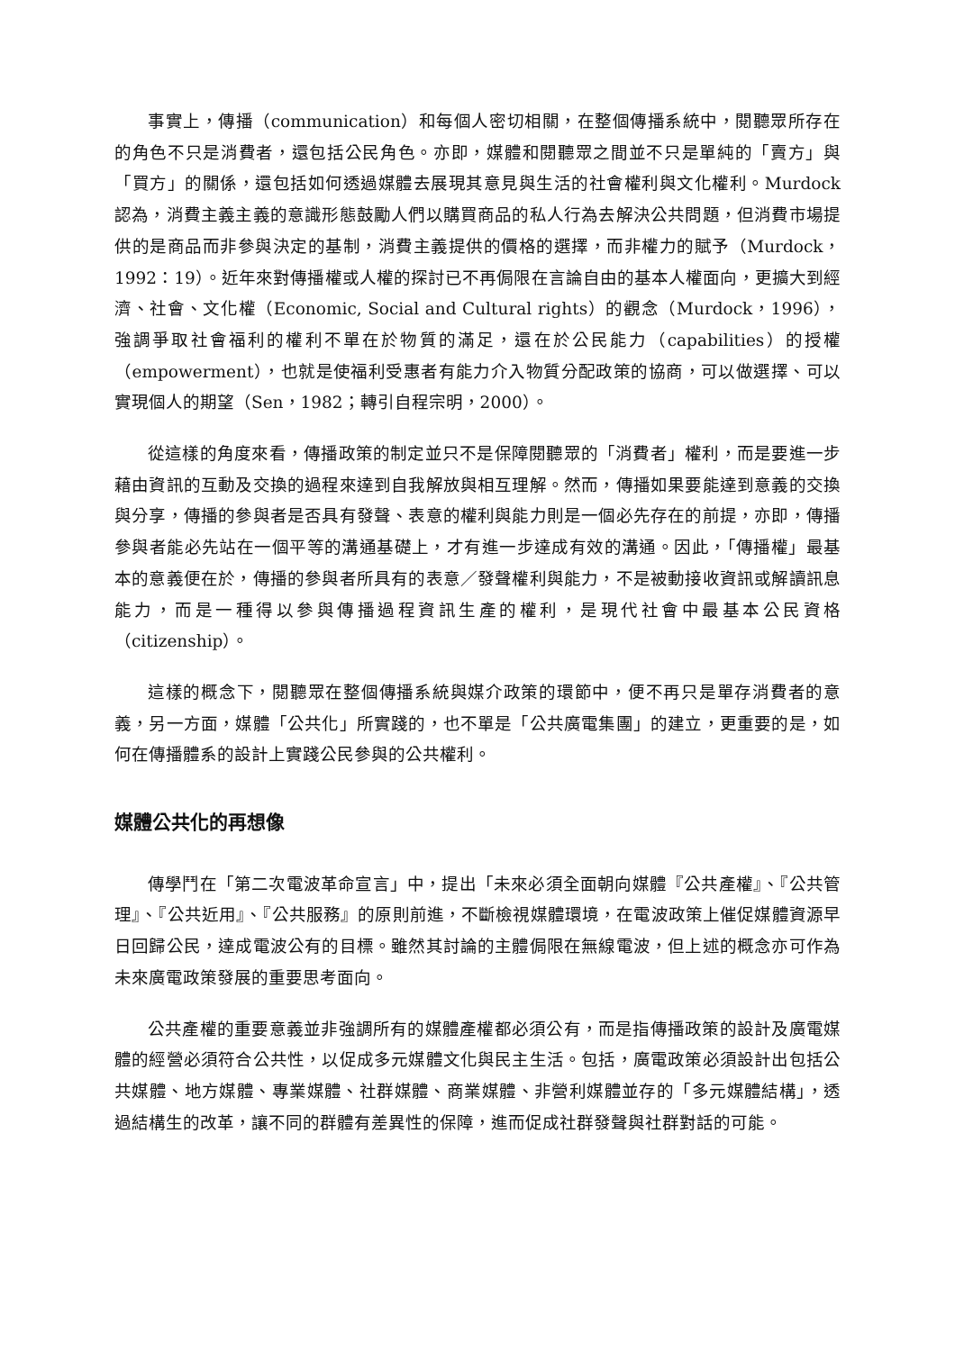事實上，傳播（communication）和每個人密切相關，在整個傳播系統中，閱聽眾所存在的角色不只是消費者，還包括公民角色。亦即，媒體和閱聽眾之間並不只是單純的「賣方」與「買方」的關係，還包括如何透過媒體去展現其意見與生活的社會權利與文化權利。Murdock 認為，消費主義主義的意識形態鼓勵人們以購買商品的私人行為去解決公共問題，但消費市場提供的是商品而非參與決定的基制，消費主義提供的價格的選擇，而非權力的賦予（Murdock，1992：19）。近年來對傳播權或人權的探討已不再侷限在言論自由的基本人權面向，更擴大到經濟、社會、文化權（Economic, Social and Cultural rights）的觀念（Murdock，1996），強調爭取社會福利的權利不單在於物質的滿足，還在於公民能力（capabilities）的授權（empowerment），也就是使福利受惠者有能力介入物質分配政策的協商，可以做選擇、可以實現個人的期望（Sen，1982；轉引自程宗明，2000）。
從這樣的角度來看，傳播政策的制定並只不是保障閱聽眾的「消費者」權利，而是要進一步藉由資訊的互動及交換的過程來達到自我解放與相互理解。然而，傳播如果要能達到意義的交換與分享，傳播的參與者是否具有發聲、表意的權利與能力則是一個必先存在的前提，亦即，傳播參與者能必先站在一個平等的溝通基礎上，才有進一步達成有效的溝通。因此，「傳播權」最基本的意義便在於，傳播的參與者所具有的表意／發聲權利與能力，不是被動接收資訊或解讀訊息能力，而是一種得以參與傳播過程資訊生產的權利，是現代社會中最基本公民資格（citizenship）。
這樣的概念下，閱聽眾在整個傳播系統與媒介政策的環節中，便不再只是單存消費者的意義，另一方面，媒體「公共化」所實踐的，也不單是「公共廣電集團」的建立，更重要的是，如何在傳播體系的設計上實踐公民參與的公共權利。
媒體公共化的再想像
傳學鬥在「第二次電波革命宣言」中，提出「未來必須全面朝向媒體『公共產權』、『公共管理』、『公共近用』、『公共服務』的原則前進，不斷檢視媒體環境，在電波政策上催促媒體資源早日回歸公民，達成電波公有的目標。雖然其討論的主體侷限在無線電波，但上述的概念亦可作為未來廣電政策發展的重要思考面向。
公共產權的重要意義並非強調所有的媒體產權都必須公有，而是指傳播政策的設計及廣電媒體的經營必須符合公共性，以促成多元媒體文化與民主生活。包括，廣電政策必須設計出包括公共媒體、地方媒體、專業媒體、社群媒體、商業媒體、非營利媒體並存的「多元媒體結構」，透過結構生的改革，讓不同的群體有差異性的保障，進而促成社群發聲與社群對話的可能。